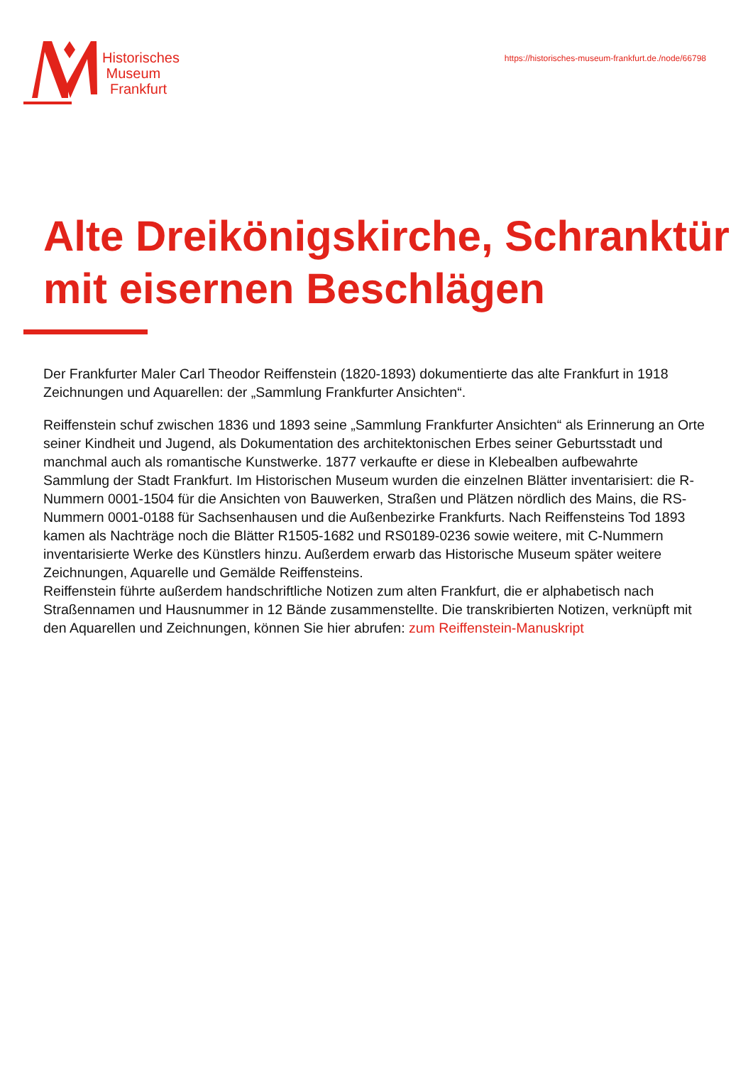Historisches
Museum
Frankfurt
https://historisches-museum-frankfurt.de./node/66798
Alte Dreikönigskirche, Schranktür mit eisernen Beschlägen
Der Frankfurter Maler Carl Theodor Reiffenstein (1820-1893) dokumentierte das alte Frankfurt in 1918 Zeichnungen und Aquarellen: der „Sammlung Frankfurter Ansichten“.
Reiffenstein schuf zwischen 1836 und 1893 seine „Sammlung Frankfurter Ansichten“ als Erinnerung an Orte seiner Kindheit und Jugend, als Dokumentation des architektonischen Erbes seiner Geburtsstadt und manchmal auch als romantische Kunstwerke. 1877 verkaufte er diese in Klebealben aufbewahrte Sammlung der Stadt Frankfurt. Im Historischen Museum wurden die einzelnen Blätter inventarisiert: die R-Nummern 0001-1504 für die Ansichten von Bauwerken, Straßen und Plätzen nördlich des Mains, die RS-Nummern 0001-0188 für Sachsenhausen und die Außenbezirke Frankfurts. Nach Reiffensteins Tod 1893 kamen als Nachträge noch die Blätter R1505-1682 und RS0189-0236 sowie weitere, mit C-Nummern inventarisierte Werke des Künstlers hinzu. Außerdem erwarb das Historische Museum später weitere Zeichnungen, Aquarelle und Gemälde Reiffensteins.
Reiffenstein führte außerdem handschriftliche Notizen zum alten Frankfurt, die er alphabetisch nach Straßennamen und Hausnummer in 12 Bände zusammenstellte. Die transkribierten Notizen, verknüpft mit den Aquarellen und Zeichnungen, können Sie hier abrufen: zum Reiffenstein-Manuskript